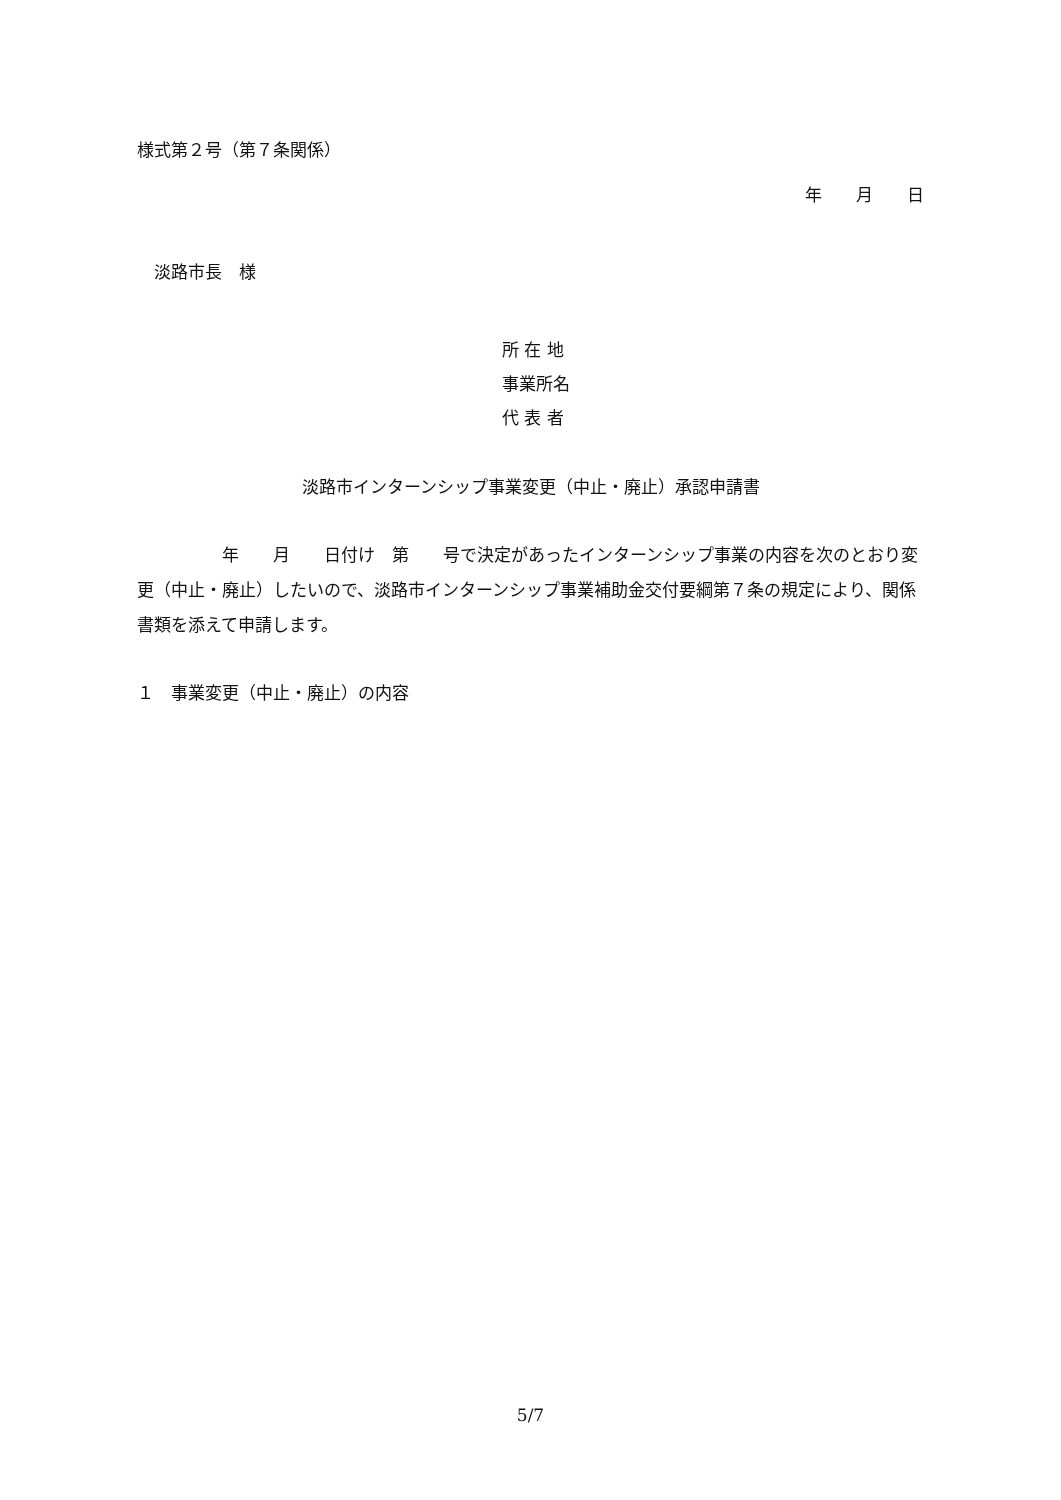様式第２号（第７条関係）
年　　月　　日
　淡路市長　様
所 在 地
事業所名
代 表 者
淡路市インターンシップ事業変更（中止・廃止）承認申請書
　　　　　年　　月　　日付け　第　　号で決定があったインターンシップ事業の内容を次のとおり変更（中止・廃止）したいので、淡路市インターンシップ事業補助金交付要綱第７条の規定により、関係書類を添えて申請します。
１　事業変更（中止・廃止）の内容
5/7